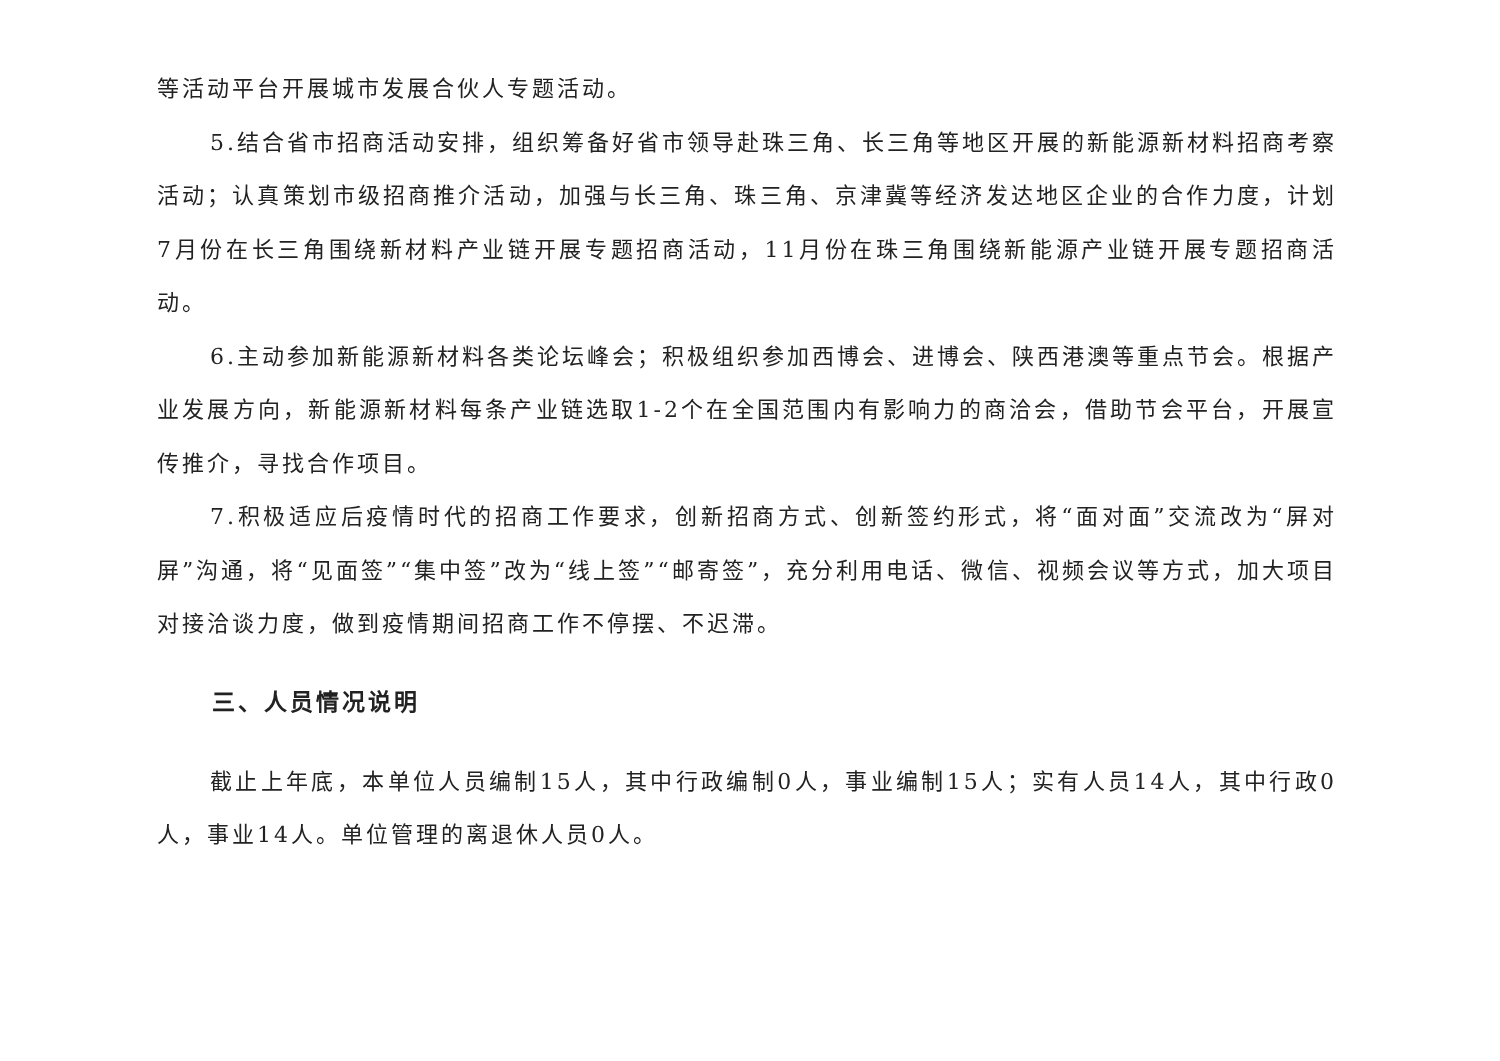等活动平台开展城市发展合伙人专题活动。
5.结合省市招商活动安排，组织筹备好省市领导赴珠三角、长三角等地区开展的新能源新材料招商考察活动；认真策划市级招商推介活动，加强与长三角、珠三角、京津冀等经济发达地区企业的合作力度，计划7月份在长三角围绕新材料产业链开展专题招商活动，11月份在珠三角围绕新能源产业链开展专题招商活动。
6.主动参加新能源新材料各类论坛峰会；积极组织参加西博会、进博会、陕西港澳等重点节会。根据产业发展方向，新能源新材料每条产业链选取1-2个在全国范围内有影响力的商洽会，借助节会平台，开展宣传推介，寻找合作项目。
7.积极适应后疫情时代的招商工作要求，创新招商方式、创新签约形式，将“面对面”交流改为“屏对屏”沟通，将“见面签”“集中签”改为“线上签”“邮寄签”，充分利用电话、微信、视频会议等方式，加大项目对接洽谈力度，做到疫情期间招商工作不停摆、不迟滞。
三、人员情况说明
截止上年底，本单位人员编制15人，其中行政编制0人，事业编制15人；实有人员14人，其中行政0人，事业14人。单位管理的离退休人员0人。